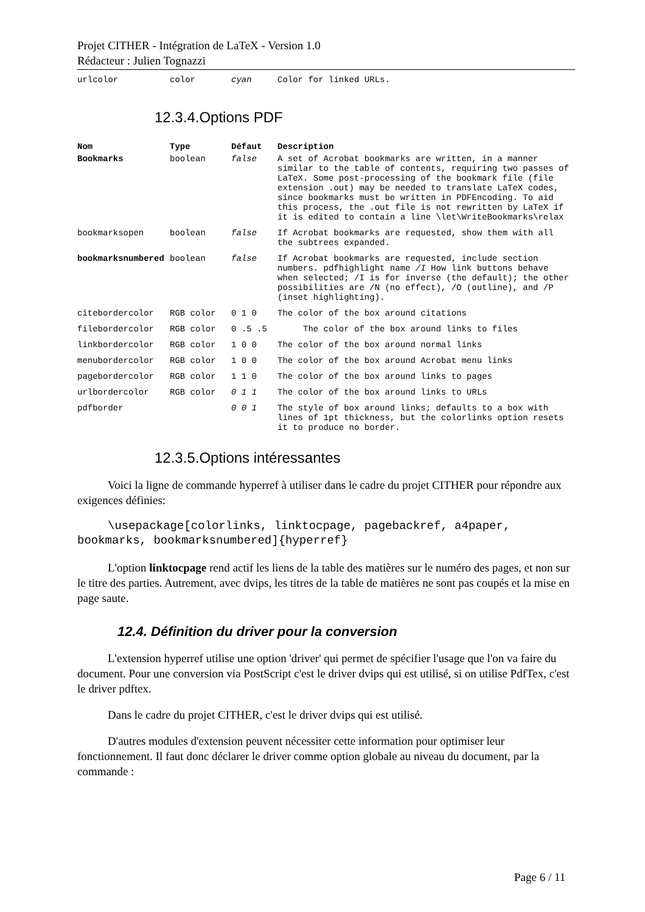Projet CITHER - Intégration de LaTeX - Version 1.0
Rédacteur : Julien Tognazzi
| urlcolor | color | cyan | Color for linked URLs. |
12.3.4.Options PDF
| Nom | Type | Défaut | Description |
| --- | --- | --- | --- |
| Bookmarks | boolean | false | A set of Acrobat bookmarks are written, in a manner similar to the table of contents, requiring two passes of LaTeX. Some post-processing of the bookmark file (file extension .out) may be needed to translate LaTeX codes, since bookmarks must be written in PDFEncoding. To aid this process, the .out file is not rewritten by LaTeX if it is edited to contain a line \let\WriteBookmarks\relax |
| bookmarksopen | boolean | false | If Acrobat bookmarks are requested, show them with all the subtrees expanded. |
| bookmarksnumbered | boolean | false | If Acrobat bookmarks are requested, include section numbers. pdfhighlight name /I How link buttons behave when selected; /I is for inverse (the default); the other possibilities are /N (no effect), /O (outline), and /P (inset highlighting). |
| citebordercolor | RGB color | 0 1 0 | The color of the box around citations |
| filebordercolor | RGB color | 0 .5 .5 | The color of the box around links to files |
| linkbordercolor | RGB color | 1 0 0 | The color of the box around normal links |
| menubordercolor | RGB color | 1 0 0 | The color of the box around Acrobat menu links |
| pagebordercolor | RGB color | 1 1 0 | The color of the box around links to pages |
| urlbordercolor | RGB color | 0 1 1 | The color of the box around links to URLs |
| pdfborder | | 0 0 1 | The style of box around links; defaults to a box with lines of 1pt thickness, but the colorlinks option resets it to produce no border. |
12.3.5.Options intéressantes
Voici la ligne de commande hyperref à utiliser dans le cadre du projet CITHER pour répondre aux exigences définies:
\usepackage[colorlinks, linktocpage, pagebackref, a4paper, bookmarks, bookmarksnumbered]{hyperref}
L'option linktocpage rend actif les liens de la table des matières sur le numéro des pages, et non sur le titre des parties. Autrement, avec dvips, les titres de la table de matières ne sont pas coupés et la mise en page saute.
12.4. Définition du driver pour la conversion
L'extension hyperref utilise une option 'driver' qui permet de spécifier l'usage que l'on va faire du document. Pour une conversion via PostScript c'est le driver dvips qui est utilisé, si on utilise PdfTex, c'est le driver pdftex.
Dans le cadre du projet CITHER, c'est le driver dvips qui est utilisé.
D'autres modules d'extension peuvent nécessiter cette information pour optimiser leur fonctionnement. Il faut donc déclarer le driver comme option globale au niveau du document, par la commande :
Page 6 / 11